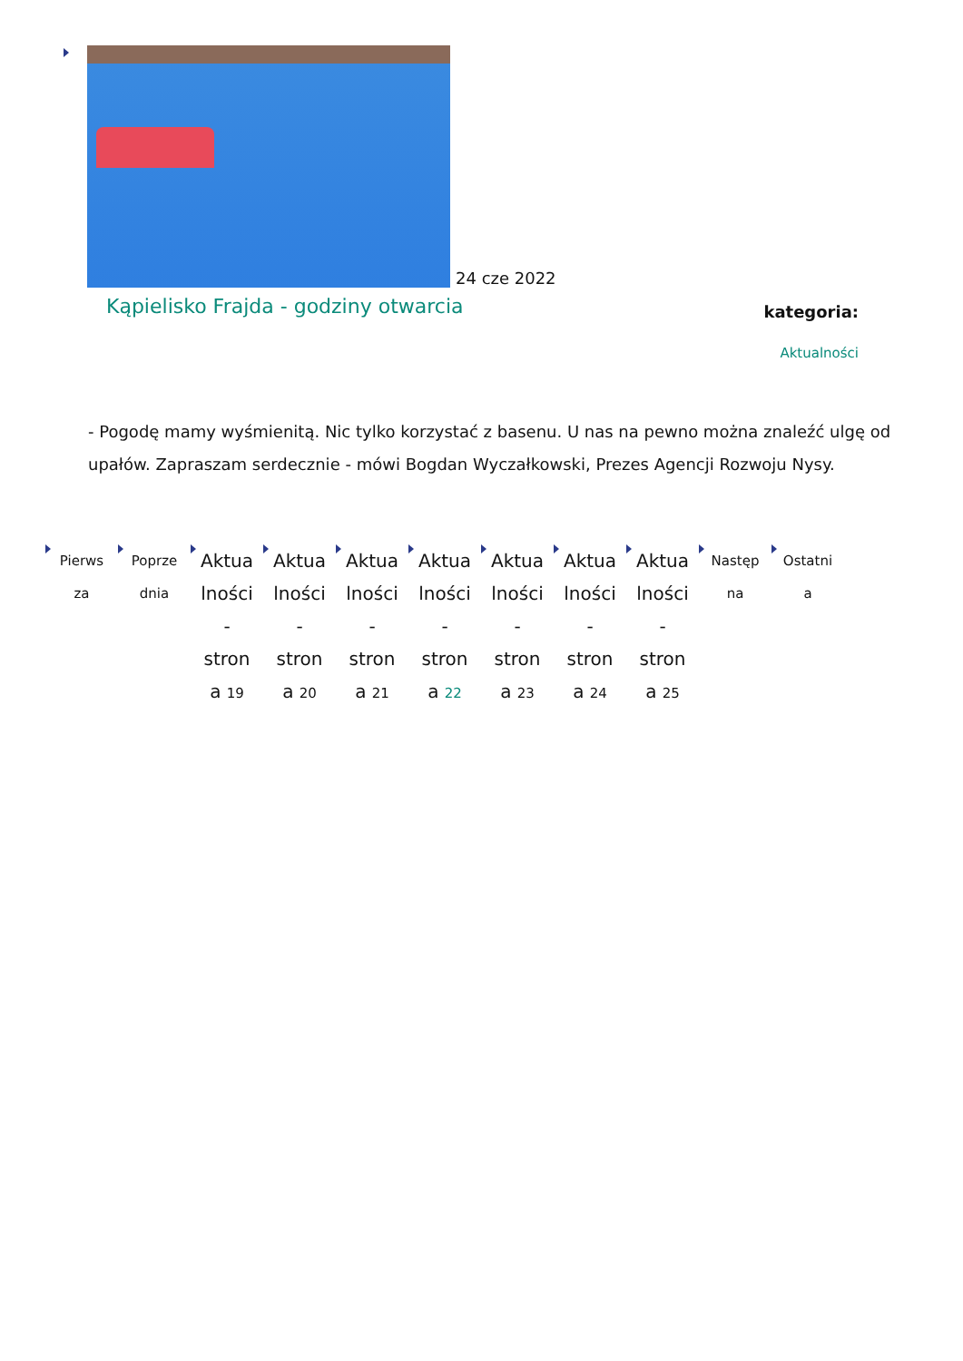24 cze 2022
Kąpielisko Frajda - godziny otwarcia
kategoria:
Aktualności
- Pogodę mamy wyśmienitą. Nic tylko korzystać z basenu. U nas na pewno można znaleźć ulgę od upałów. Zapraszam serdecznie - mówi Bogdan Wyczałkowski, Prezes Agencji Rozwoju Nysy.
Pierws
za
Poprze
dnia
Aktua
lności
-
stron
a 19
Aktua
lności
-
stron
a 20
Aktua
lności
-
stron
a 21
Aktua
lności
-
stron
a 22
Aktua
lności
-
stron
a 23
Aktua
lności
-
stron
a 24
Aktua
lności
-
stron
a 25
Następ
na
Ostatni
a